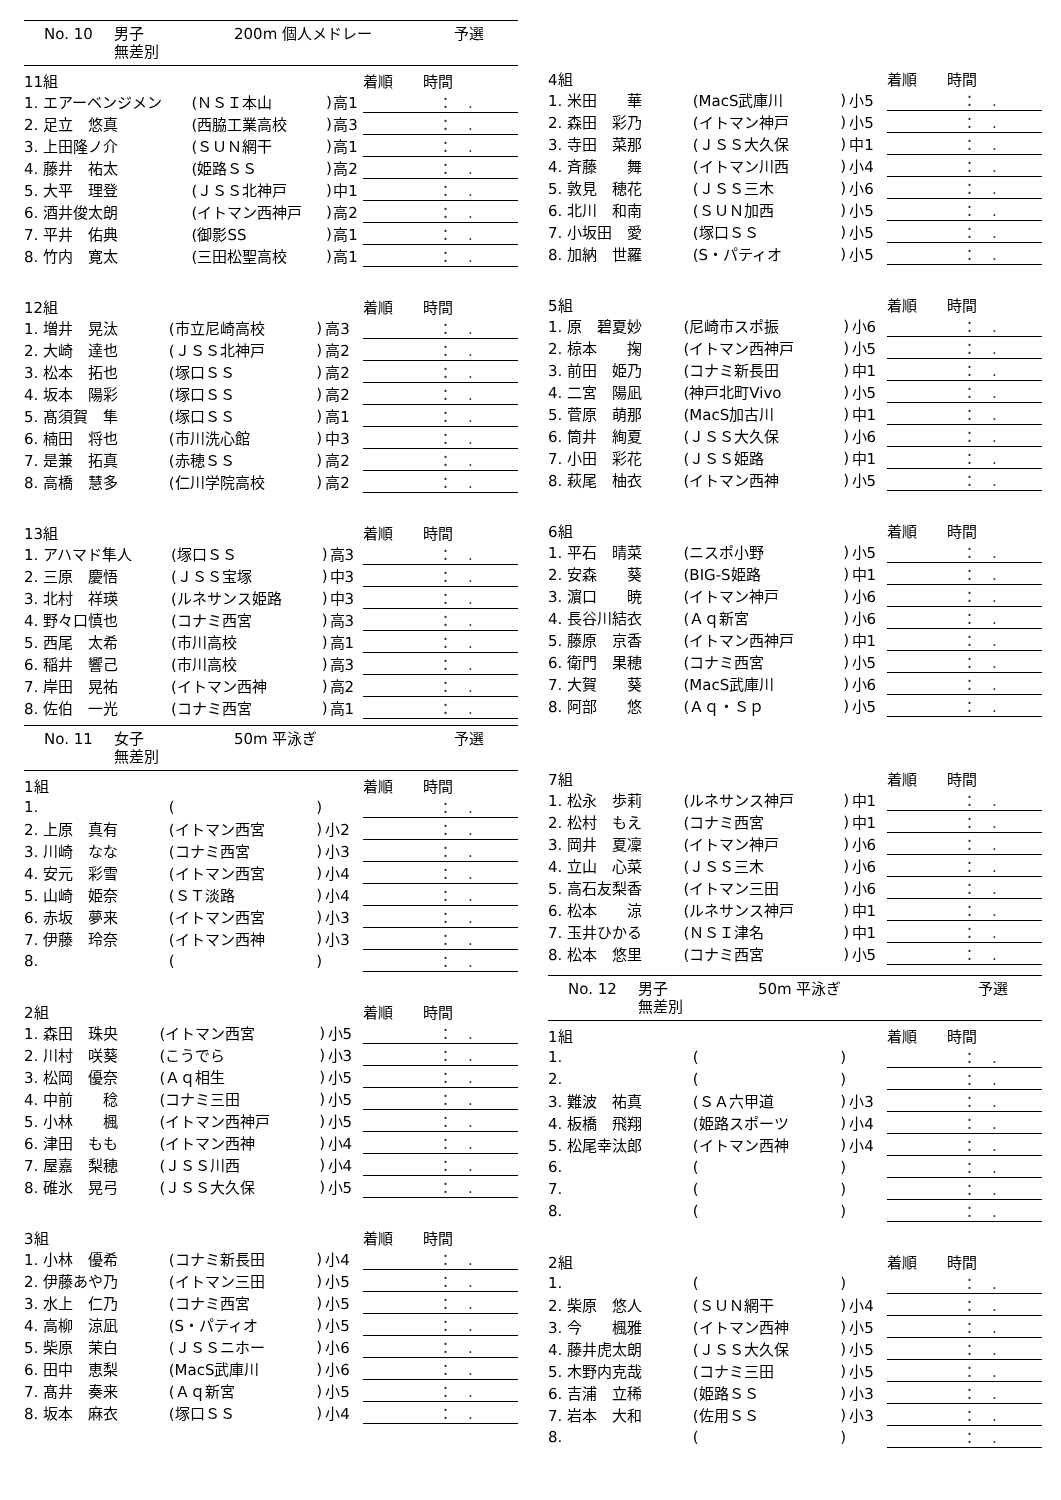No. 10 男子 200m 個人メドレー 予選
無差別
| 11組 | | | | 着順 時間 |
| --- | --- | --- | --- | --- |
| 1. エアーベンジメン | (ＮＳＩ本山 | ) | 高1 | ： . |
| 2. 足立 悠真 | (西脇工業高校 | ) | 高3 | ： . |
| 3. 上田隆ノ介 | (ＳＵＮ網干 | ) | 高1 | ： . |
| 4. 藤井 祐太 | (姫路ＳＳ | ) | 高2 | ： . |
| 5. 大平 理登 | (ＪＳＳ北神戸 | ) | 中1 | ： . |
| 6. 酒井俊太朗 | (イトマン西神戸 | ) | 高2 | ： . |
| 7. 平井 佑典 | (御影SS | ) | 高1 | ： . |
| 8. 竹内 寛太 | (三田松聖高校 | ) | 高1 | ： . |
| 12組 | | | | 着順 時間 |
| --- | --- | --- | --- | --- |
| 1. 増井 晃汰 | (市立尼崎高校 | ) | 高3 | ： . |
| 2. 大崎 達也 | (ＪＳＳ北神戸 | ) | 高2 | ： . |
| 3. 松本 拓也 | (塚口ＳＳ | ) | 高2 | ： . |
| 4. 坂本 陽彩 | (塚口ＳＳ | ) | 高2 | ： . |
| 5. 髙須賀 隼 | (塚口ＳＳ | ) | 高1 | ： . |
| 6. 楠田 将也 | (市川洗心館 | ) | 中3 | ： . |
| 7. 是兼 拓真 | (赤穂ＳＳ | ) | 高2 | ： . |
| 8. 高橋 慧多 | (仁川学院高校 | ) | 高2 | ： . |
| 13組 | | | | 着順 時間 |
| --- | --- | --- | --- | --- |
| 1. アハマド隼人 | (塚口ＳＳ | ) | 高3 | ： . |
| 2. 三原 慶悟 | (ＪＳＳ宝塚 | ) | 中3 | ： . |
| 3. 北村 祥瑛 | (ルネサンス姫路 | ) | 中3 | ： . |
| 4. 野々口慎也 | (コナミ西宮 | ) | 高3 | ： . |
| 5. 西尾 太希 | (市川高校 | ) | 高1 | ： . |
| 6. 稲井 響己 | (市川高校 | ) | 高3 | ： . |
| 7. 岸田 晃祐 | (イトマン西神 | ) | 高2 | ： . |
| 8. 佐伯 一光 | (コナミ西宮 | ) | 高1 | ： . |
No. 11 女子 50m 平泳ぎ 予選
無差別
| 1組 | | | | 着順 時間 |
| --- | --- | --- | --- | --- |
| 1. | ( | ) | | ： . |
| 2. 上原 真有 | (イトマン西宮 | ) | 小2 | ： . |
| 3. 川崎 なな | (コナミ西宮 | ) | 小3 | ： . |
| 4. 安元 彩雪 | (イトマン西宮 | ) | 小4 | ： . |
| 5. 山崎 姫奈 | (ＳＴ淡路 | ) | 小4 | ： . |
| 6. 赤坂 夢来 | (イトマン西宮 | ) | 小3 | ： . |
| 7. 伊藤 玲奈 | (イトマン西神 | ) | 小3 | ： . |
| 8. | ( | ) | | ： . |
| 2組 | | | | 着順 時間 |
| --- | --- | --- | --- | --- |
| 1. 森田 珠央 | (イトマン西宮 | ) | 小5 | ： . |
| 2. 川村 咲葵 | (こうでら | ) | 小3 | ： . |
| 3. 松岡 優奈 | (Ａｑ相生 | ) | 小5 | ： . |
| 4. 中前 稔 | (コナミ三田 | ) | 小5 | ： . |
| 5. 小林 楓 | (イトマン西神戸 | ) | 小5 | ： . |
| 6. 津田 もも | (イトマン西神 | ) | 小4 | ： . |
| 7. 屋嘉 梨穂 | (ＪＳＳ川西 | ) | 小4 | ： . |
| 8. 碓氷 晃弓 | (ＪＳＳ大久保 | ) | 小5 | ： . |
| 3組 | | | | 着順 時間 |
| --- | --- | --- | --- | --- |
| 1. 小林 優希 | (コナミ新長田 | ) | 小4 | ： . |
| 2. 伊藤あや乃 | (イトマン三田 | ) | 小5 | ： . |
| 3. 水上 仁乃 | (コナミ西宮 | ) | 小5 | ： . |
| 4. 高柳 涼凪 | (S・パティオ | ) | 小5 | ： . |
| 5. 柴原 茉白 | (ＪＳＳニホー | ) | 小6 | ： . |
| 6. 田中 恵梨 | (MacS武庫川 | ) | 小6 | ： . |
| 7. 髙井 奏来 | (Ａｑ新宮 | ) | 小5 | ： . |
| 8. 坂本 麻衣 | (塚口ＳＳ | ) | 小4 | ： . |
| 4組 | | | | 着順 時間 |
| --- | --- | --- | --- | --- |
| 1. 米田 華 | (MacS武庫川 | ) | 小5 | ： . |
| 2. 森田 彩乃 | (イトマン神戸 | ) | 小5 | ： . |
| 3. 寺田 菜那 | (ＪＳＳ大久保 | ) | 中1 | ： . |
| 4. 斉藤 舞 | (イトマン川西 | ) | 小4 | ： . |
| 5. 敦見 穂花 | (ＪＳＳ三木 | ) | 小6 | ： . |
| 6. 北川 和南 | (ＳＵＮ加西 | ) | 小5 | ： . |
| 7. 小坂田 愛 | (塚口ＳＳ | ) | 小5 | ： . |
| 8. 加納 世羅 | (S・パティオ | ) | 小5 | ： . |
| 5組 | | | | 着順 時間 |
| --- | --- | --- | --- | --- |
| 1. 原 碧夏妙 | (尼崎市スポ振 | ) | 小6 | ： . |
| 2. 椋本 掬 | (イトマン西神戸 | ) | 小5 | ： . |
| 3. 前田 姫乃 | (コナミ新長田 | ) | 中1 | ： . |
| 4. 二宮 陽凪 | (神戸北町Vivo | ) | 小5 | ： . |
| 5. 菅原 萌那 | (MacS加古川 | ) | 中1 | ： . |
| 6. 筒井 絢夏 | (ＪＳＳ大久保 | ) | 小6 | ： . |
| 7. 小田 彩花 | (ＪＳＳ姫路 | ) | 中1 | ： . |
| 8. 萩尾 柚衣 | (イトマン西神 | ) | 小5 | ： . |
| 6組 | | | | 着順 時間 |
| --- | --- | --- | --- | --- |
| 1. 平石 晴菜 | (ニスポ小野 | ) | 小5 | ： . |
| 2. 安森 葵 | (BIG-S姫路 | ) | 中1 | ： . |
| 3. 濵口 暁 | (イトマン神戸 | ) | 小6 | ： . |
| 4. 長谷川結衣 | (Ａｑ新宮 | ) | 小6 | ： . |
| 5. 藤原 京香 | (イトマン西神戸 | ) | 中1 | ： . |
| 6. 衛門 果穂 | (コナミ西宮 | ) | 小5 | ： . |
| 7. 大賀 葵 | (MacS武庫川 | ) | 小6 | ： . |
| 8. 阿部 悠 | (Ａｑ・Ｓｐ | ) | 小5 | ： . |
| 7組 | | | | 着順 時間 |
| --- | --- | --- | --- | --- |
| 1. 松永 歩莉 | (ルネサンス神戸 | ) | 中1 | ： . |
| 2. 松村 もえ | (コナミ西宮 | ) | 中1 | ： . |
| 3. 岡井 夏凜 | (イトマン神戸 | ) | 小6 | ： . |
| 4. 立山 心菜 | (ＪＳＳ三木 | ) | 小6 | ： . |
| 5. 高石友梨香 | (イトマン三田 | ) | 小6 | ： . |
| 6. 松本 涼 | (ルネサンス神戸 | ) | 中1 | ： . |
| 7. 玉井ひかる | (ＮＳＩ津名 | ) | 中1 | ： . |
| 8. 松本 悠里 | (コナミ西宮 | ) | 小5 | ： . |
No. 12 男子 50m 平泳ぎ 予選
無差別
| 1組 | | | | 着順 時間 |
| --- | --- | --- | --- | --- |
| 1. | ( | ) | | ： . |
| 2. | ( | ) | | ： . |
| 3. 難波 祐真 | (ＳＡ六甲道 | ) | 小3 | ： . |
| 4. 板橋 飛翔 | (姫路スポーツ | ) | 小4 | ： . |
| 5. 松尾幸汰郎 | (イトマン西神 | ) | 小4 | ： . |
| 6. | ( | ) | | ： . |
| 7. | ( | ) | | ： . |
| 8. | ( | ) | | ： . |
| 2組 | | | | 着順 時間 |
| --- | --- | --- | --- | --- |
| 1. | ( | ) | | ： . |
| 2. 柴原 悠人 | (ＳＵＮ網干 | ) | 小4 | ： . |
| 3. 今 楓雅 | (イトマン西神 | ) | 小5 | ： . |
| 4. 藤井虎太朗 | (ＪＳＳ大久保 | ) | 小5 | ： . |
| 5. 木野内克哉 | (コナミ三田 | ) | 小5 | ： . |
| 6. 吉浦 立稀 | (姫路ＳＳ | ) | 小3 | ： . |
| 7. 岩本 大和 | (佐用ＳＳ | ) | 小3 | ： . |
| 8. | ( | ) | | ： . |